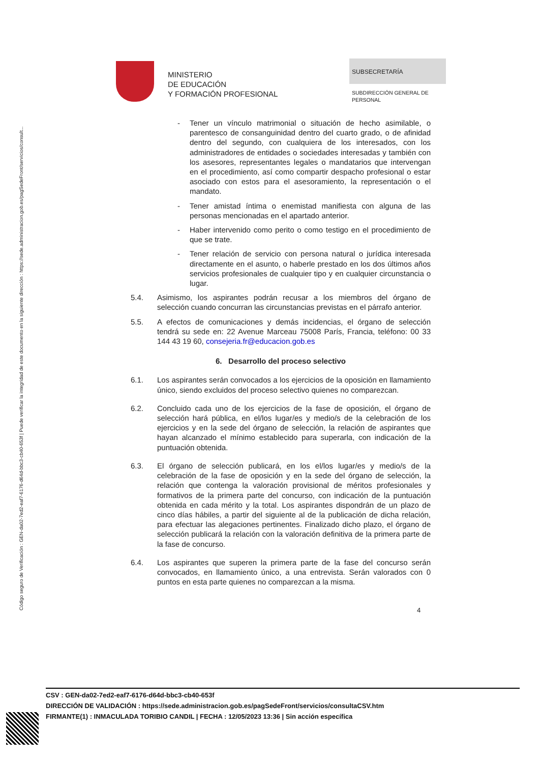Código seguro de Verificación : GEN-da02-7ed2-eaf7-6176-d64d-bbc3-cb40-653f | Puede verificar la integridad de este documento en la siguiente dirección : https://sede.administracion.gob.es/pagSedeFront/servicios/consult...
MINISTERIO
DE EDUCACIÓN
Y FORMACIÓN PROFESIONAL
SUBSECRETARÍA
SUBDIRECCIÓN GENERAL DE
PERSONAL
- Tener un vínculo matrimonial o situación de hecho asimilable, o parentesco de consanguinidad dentro del cuarto grado, o de afinidad dentro del segundo, con cualquiera de los interesados, con los administradores de entidades o sociedades interesadas y también con los asesores, representantes legales o mandatarios que intervengan en el procedimiento, así como compartir despacho profesional o estar asociado con estos para el asesoramiento, la representación o el mandato.
- Tener amistad íntima o enemistad manifiesta con alguna de las personas mencionadas en el apartado anterior.
- Haber intervenido como perito o como testigo en el procedimiento de que se trate.
- Tener relación de servicio con persona natural o jurídica interesada directamente en el asunto, o haberle prestado en los dos últimos años servicios profesionales de cualquier tipo y en cualquier circunstancia o lugar.
5.4. Asimismo, los aspirantes podrán recusar a los miembros del órgano de selección cuando concurran las circunstancias previstas en el párrafo anterior.
5.5. A efectos de comunicaciones y demás incidencias, el órgano de selección tendrá su sede en: 22 Avenue Marceau 75008 París, Francia, teléfono: 00 33 144 43 19 60, consejeria.fr@educacion.gob.es
6. Desarrollo del proceso selectivo
6.1. Los aspirantes serán convocados a los ejercicios de la oposición en llamamiento único, siendo excluidos del proceso selectivo quienes no comparezcan.
6.2. Concluido cada uno de los ejercicios de la fase de oposición, el órgano de selección hará pública, en el/los lugar/es y medio/s de la celebración de los ejercicios y en la sede del órgano de selección, la relación de aspirantes que hayan alcanzado el mínimo establecido para superarla, con indicación de la puntuación obtenida.
6.3. El órgano de selección publicará, en los el/los lugar/es y medio/s de la celebración de la fase de oposición y en la sede del órgano de selección, la relación que contenga la valoración provisional de méritos profesionales y formativos de la primera parte del concurso, con indicación de la puntuación obtenida en cada mérito y la total. Los aspirantes dispondrán de un plazo de cinco días hábiles, a partir del siguiente al de la publicación de dicha relación, para efectuar las alegaciones pertinentes. Finalizado dicho plazo, el órgano de selección publicará la relación con la valoración definitiva de la primera parte de la fase de concurso.
6.4. Los aspirantes que superen la primera parte de la fase del concurso serán convocados, en llamamiento único, a una entrevista. Serán valorados con 0 puntos en esta parte quienes no comparezcan a la misma.
4
CSV : GEN-da02-7ed2-eaf7-6176-d64d-bbc3-cb40-653f
DIRECCIÓN DE VALIDACIÓN : https://sede.administracion.gob.es/pagSedeFront/servicios/consultaCSV.htm
FIRMANTE(1) : INMACULADA TORIBIO CANDIL | FECHA : 12/05/2023 13:36 | Sin acción específica